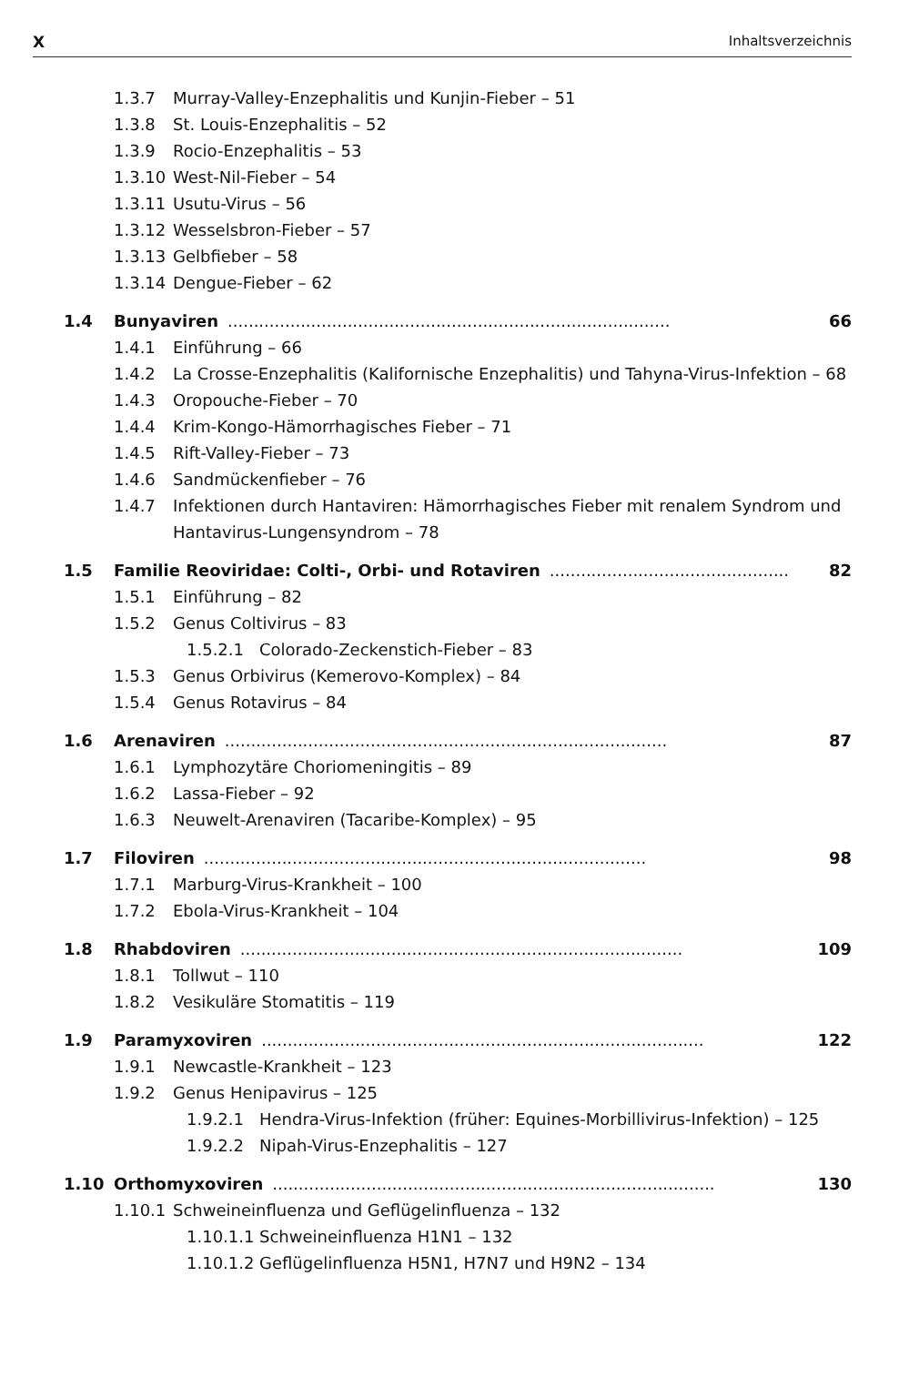X Inhaltsverzeichnis
1.3.7 Murray-Valley-Enzephalitis und Kunjin-Fieber – 51
1.3.8 St. Louis-Enzephalitis – 52
1.3.9 Rocio-Enzephalitis – 53
1.3.10 West-Nil-Fieber – 54
1.3.11 Usutu-Virus – 56
1.3.12 Wesselsbron-Fieber – 57
1.3.13 Gelbfieber – 58
1.3.14 Dengue-Fieber – 62
1.4 Bunyaviren..................................................................................... 66
1.4.1 Einführung – 66
1.4.2 La Crosse-Enzephalitis (Kalifornische Enzephalitis) und Tahyna-Virus-Infektion – 68
1.4.3 Oropouche-Fieber – 70
1.4.4 Krim-Kongo-Hämorrhagisches Fieber – 71
1.4.5 Rift-Valley-Fieber – 73
1.4.6 Sandmückenfieber – 76
1.4.7 Infektionen durch Hantaviren: Hämorrhagisches Fieber mit renalem Syndrom und Hantavirus-Lungensyndrom – 78
1.5 Familie Reoviridae: Colti-, Orbi- und Rotaviren..................................................... 82
1.5.1 Einführung – 82
1.5.2 Genus Coltivirus – 83
1.5.2.1 Colorado-Zeckenstich-Fieber – 83
1.5.3 Genus Orbivirus (Kemerovo-Komplex) – 84
1.5.4 Genus Rotavirus – 84
1.6 Arenaviren..................................................................................... 87
1.6.1 Lymphozytäre Choriomeningitis – 89
1.6.2 Lassa-Fieber – 92
1.6.3 Neuwelt-Arenaviren (Tacaribe-Komplex) – 95
1.7 Filoviren..................................................................................... 98
1.7.1 Marburg-Virus-Krankheit – 100
1.7.2 Ebola-Virus-Krankheit – 104
1.8 Rhabdoviren..................................................................................... 109
1.8.1 Tollwut – 110
1.8.2 Vesikuläre Stomatitis – 119
1.9 Paramyxoviren..................................................................................... 122
1.9.1 Newcastle-Krankheit – 123
1.9.2 Genus Henipavirus – 125
1.9.2.1 Hendra-Virus-Infektion (früher: Equines-Morbillivirus-Infektion) – 125
1.9.2.2 Nipah-Virus-Enzephalitis – 127
1.10 Orthomyxoviren..................................................................................... 130
1.10.1 Schweineinfluenza und Geflügelinfluenza – 132
1.10.1.1 Schweineinfluenza H1N1 – 132
1.10.1.2 Geflügelinfluenza H5N1, H7N7 und H9N2 – 134